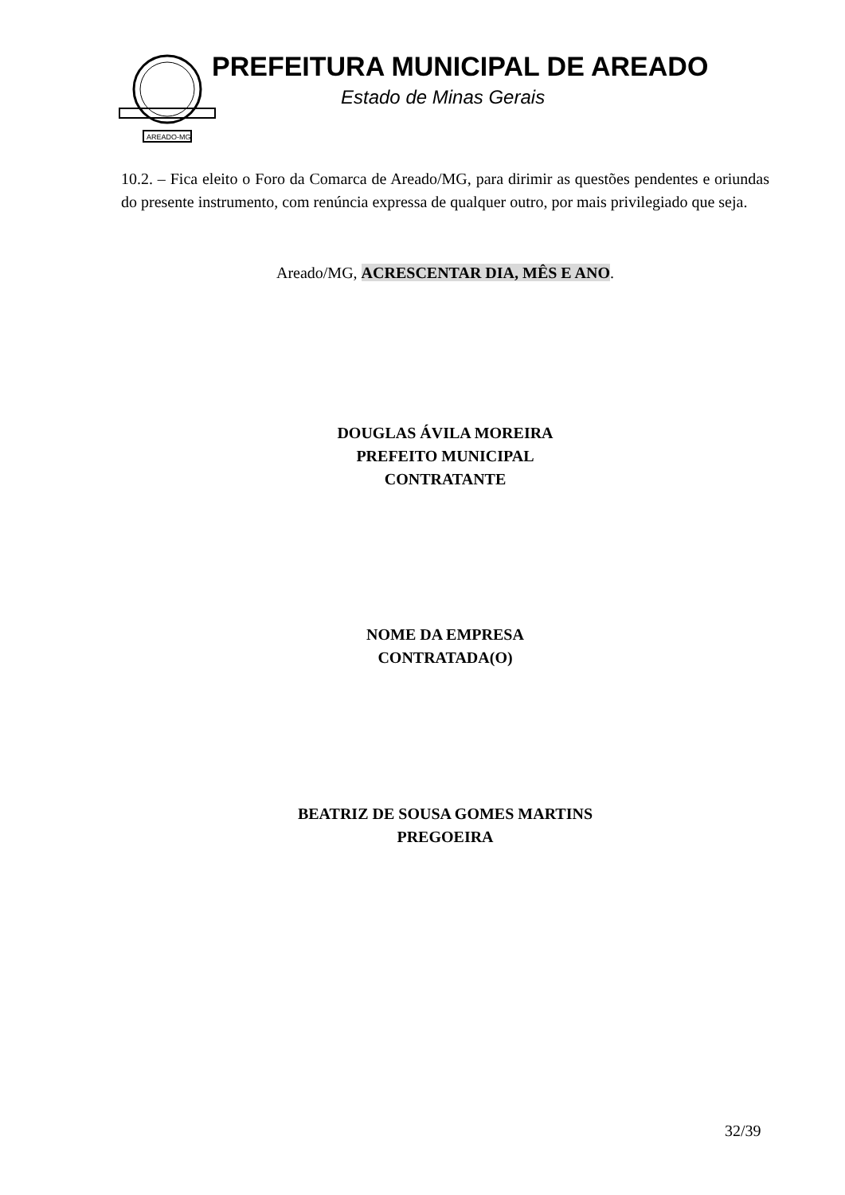AREADO-MG
PREFEITURA MUNICIPAL DE AREADO
Estado de Minas Gerais
10.2. – Fica eleito o Foro da Comarca de Areado/MG, para dirimir as questões pendentes e oriundas do presente instrumento, com renúncia expressa de qualquer outro, por mais privilegiado que seja.
Areado/MG, ACRESCENTAR DIA, MÊS E ANO.
DOUGLAS ÁVILA MOREIRA
PREFEITO MUNICIPAL
CONTRATANTE
NOME DA EMPRESA
CONTRATADA(O)
BEATRIZ DE SOUSA GOMES MARTINS
PREGOEIRA
32/39